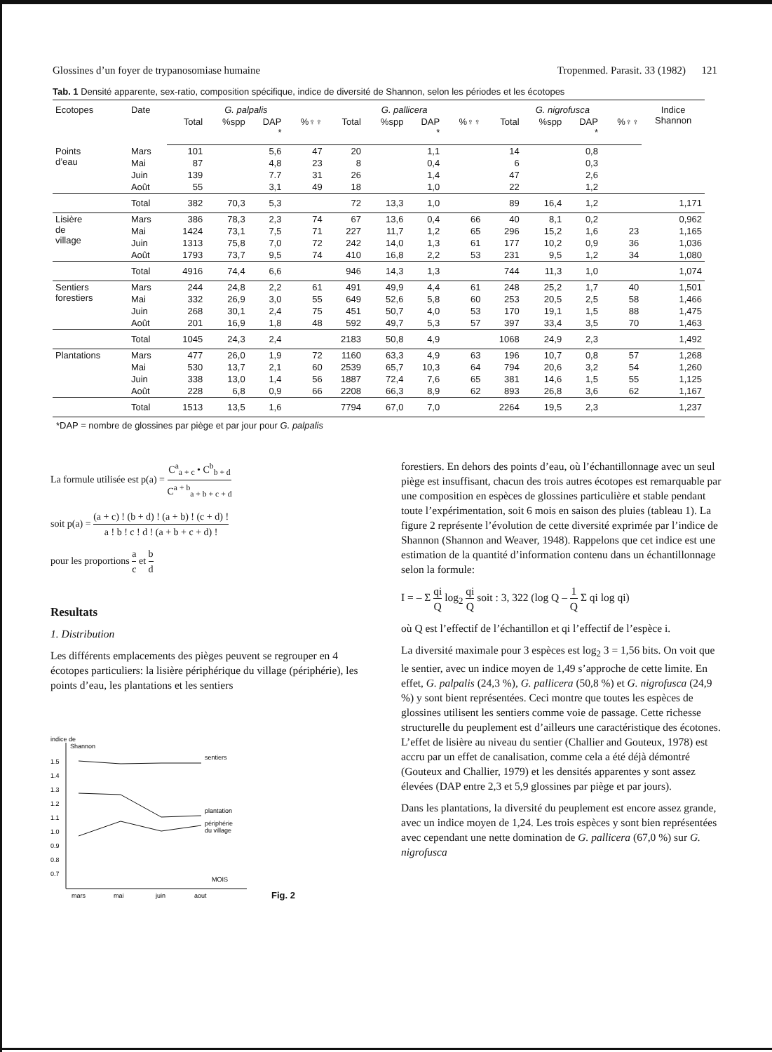Glossines d’un foyer de trypanosomiase humaine Tropenmed. Parasit. 33 (1982) 121
Tab. 1 Densité apparente, sex-ratio, composition spécifique, indice de diversité de Shannon, selon les périodes et les écotopes
| Ecotopes | Date | G. palpalis | | | | G. pallicera | | | | G. nigrofusca | | | | Indice Shannon |
| --- | --- | --- | --- | --- | --- | --- | --- | --- | --- | --- | --- | --- | --- | --- |
| | | Total | %spp | DAP * | %♀♀ | Total | %spp | DAP * | %♀♀ | Total | %spp | DAP * | %♀♀ | |
| Points d’eau | Mars | 101 | | 5,6 | 47 | 20 | | 1,1 | | 14 | | 0,8 | | |
| | Mai | 87 | | 4,8 | 23 | 8 | | 0,4 | | 6 | | 0,3 | | |
| | Juin | 139 | | 7.7 | 31 | 26 | | 1,4 | | 47 | | 2,6 | | |
| | Août | 55 | | 3,1 | 49 | 18 | | 1,0 | | 22 | | 1,2 | | |
| | Total | 382 | 70,3 | 5,3 | | 72 | 13,3 | 1,0 | | 89 | 16,4 | 1,2 | | 1,171 |
| Lisière de village | Mars | 386 | 78,3 | 2,3 | 74 | 67 | 13,6 | 0,4 | 66 | 40 | 8,1 | 0,2 | | 0,962 |
| | Mai | 1424 | 73,1 | 7,5 | 71 | 227 | 11,7 | 1,2 | 65 | 296 | 15,2 | 1,6 | 23 | 1,165 |
| | Juin | 1313 | 75,8 | 7,0 | 72 | 242 | 14,0 | 1,3 | 61 | 177 | 10,2 | 0,9 | 36 | 1,036 |
| | Août | 1793 | 73,7 | 9,5 | 74 | 410 | 16,8 | 2,2 | 53 | 231 | 9,5 | 1,2 | 34 | 1,080 |
| | Total | 4916 | 74,4 | 6,6 | | 946 | 14,3 | 1,3 | | 744 | 11,3 | 1,0 | | 1,074 |
| Sentiers forestiers | Mars | 244 | 24,8 | 2,2 | 61 | 491 | 49,9 | 4,4 | 61 | 248 | 25,2 | 1,7 | 40 | 1,501 |
| | Mai | 332 | 26,9 | 3,0 | 55 | 649 | 52,6 | 5,8 | 60 | 253 | 20,5 | 2,5 | 58 | 1,466 |
| | Juin | 268 | 30,1 | 2,4 | 75 | 451 | 50,7 | 4,0 | 53 | 170 | 19,1 | 1,5 | 88 | 1,475 |
| | Août | 201 | 16,9 | 1,8 | 48 | 592 | 49,7 | 5,3 | 57 | 397 | 33,4 | 3,5 | 70 | 1,463 |
| | Total | 1045 | 24,3 | 2,4 | | 2183 | 50,8 | 4,9 | | 1068 | 24,9 | 2,3 | | 1,492 |
| Plantations | Mars | 477 | 26,0 | 1,9 | 72 | 1160 | 63,3 | 4,9 | 63 | 196 | 10,7 | 0,8 | 57 | 1,268 |
| | Mai | 530 | 13,7 | 2,1 | 60 | 2539 | 65,7 | 10,3 | 64 | 794 | 20,6 | 3,2 | 54 | 1,260 |
| | Juin | 338 | 13,0 | 1,4 | 56 | 1887 | 72,4 | 7,6 | 65 | 381 | 14,6 | 1,5 | 55 | 1,125 |
| | Août | 228 | 6,8 | 0,9 | 66 | 2208 | 66,3 | 8,9 | 62 | 893 | 26,8 | 3,6 | 62 | 1,167 |
| | Total | 1513 | 13,5 | 1,6 | | 7794 | 67,0 | 7,0 | | 2264 | 19,5 | 2,3 | | 1,237 |
*DAP = nombre de glossines par piège et par jour pour G. palpalis
La formule utilisée est p(a) = C<sup>a</sup><sub>a + c</sub> • C<sup>b</sup><sub>b + d</sub> C<sup>a + b</sup><sub>a + b + c + d</sub>
soit p(a) = (a + c) ! (b + d) ! (a + b) ! (c + d) ! a ! b ! c ! d ! (a + b + c + d) !
pour les proportions a c et b d
Resultats
1. Distribution
Les différents emplacements des pièges peuvent se regrouper en 4 écotopes particuliers: la lisière périphérique du village (périphérie), les points d’eau, les plantations et les sentiers
indice de
Shannon
1.5
1.4
1.3
1.2
1.1
1.0
0.9
0.8
0.7
sentiers
plantation
périphérie
du village
MOIS
mars
mai
juin
aout
Fig. 2
forestiers. En dehors des points d’eau, où l’échantillonnage avec un seul piège est insuffisant, chacun des trois autres écotopes est remarquable par une composition en espèces de glossines particulière et stable pendant toute l’expérimentation, soit 6 mois en saison des pluies (tableau 1). La figure 2 représente l’évolution de cette diversité exprimée par l’indice de Shannon (Shannon and Weaver, 1948). Rappelons que cet indice est une estimation de la quantité d’information contenu dans un échantillonnage selon la formule:
I = – Σ qi Q log<sub>2</sub> qi Q soit : 3, 322 (log Q – 1 Q Σ qi log qi)
où Q est l’effectif de l’échantillon et qi l’effectif de l’espèce i.
La diversité maximale pour 3 espèces est log<sub>2</sub> 3 = 1,56 bits. On voit que le sentier, avec un indice moyen de 1,49 s’approche de cette limite. En effet, G. palpalis (24,3 %), G. pallicera (50,8 %) et G. nigrofusca (24,9 %) y sont bient représentées. Ceci montre que toutes les espèces de glossines utilisent les sentiers comme voie de passage. Cette richesse structurelle du peuplement est d’ailleurs une caractéristique des écotones. L’effet de lisière au niveau du sentier (Challier and Gouteux, 1978) est accru par un effet de canalisation, comme cela a été déjà démontré (Gouteux and Challier, 1979) et les densités apparentes y sont assez élevées (DAP entre 2,3 et 5,9 glossines par piège et par jours).
Dans les plantations, la diversité du peuplement est encore assez grande, avec un indice moyen de 1,24. Les trois espèces y sont bien représentées avec cependant une nette domination de G. pallicera (67,0 %) sur G. nigrofusca